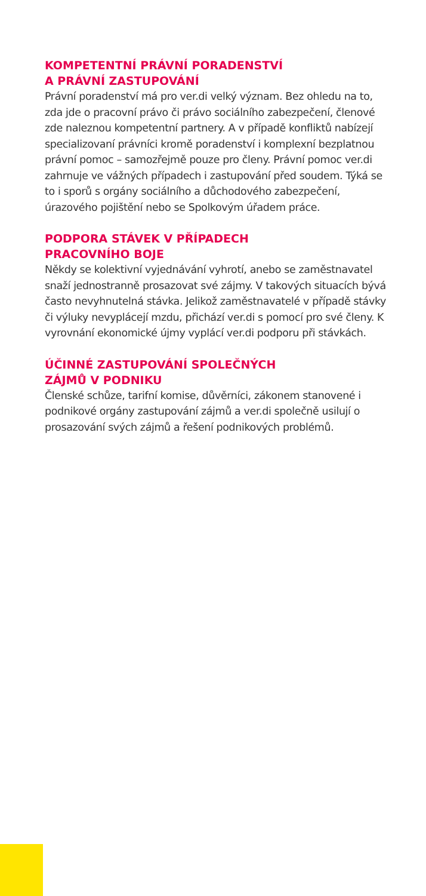KOMPETENTNÍ PRÁVNÍ PORADENSTVÍ
A PRÁVNÍ ZASTUPOVÁNÍ
Právní poradenství má pro ver.di velký význam. Bez ohledu na to, zda jde o pracovní právo či právo sociálního zabezpečení, členové zde naleznou kompetentní partnery. A v případě konfliktů nabízejí specializovaní právníci kromě poradenství i komplexní bezplatnou právní pomoc – samozřejmě pouze pro členy. Právní pomoc ver.di zahrnuje ve vážných případech i zastupování před soudem. Týká se to i sporů s orgány sociálního a důchodového zabezpečení, úrazového pojištění nebo se Spolkovým úřadem práce.
PODPORA STÁVEK V PŘÍPADECH
PRACOVNÍHO BOJE
Někdy se kolektivní vyjednávání vyhrotí, anebo se zaměstnavatel snaží jednostranně prosazovat své zájmy. V takových situacích bývá často nevyhnutelná stávka. Jelikož zaměstnavatelé v případě stávky či výluky nevyplácejí mzdu, přichází ver.di s pomocí pro své členy. K vyrovnání ekonomické újmy vyplácí ver.di podporu při stávkách.
ÚČINNÉ ZASTUPOVÁNÍ SPOLEČNÝCH
ZÁJMŮ V PODNIKU
Členské schůze, tarifní komise, důvěrníci, zákonem stanovené i podnikové orgány zastupování zájmů a ver.di společně usilují o prosazování svých zájmů a řešení podnikových problémů.